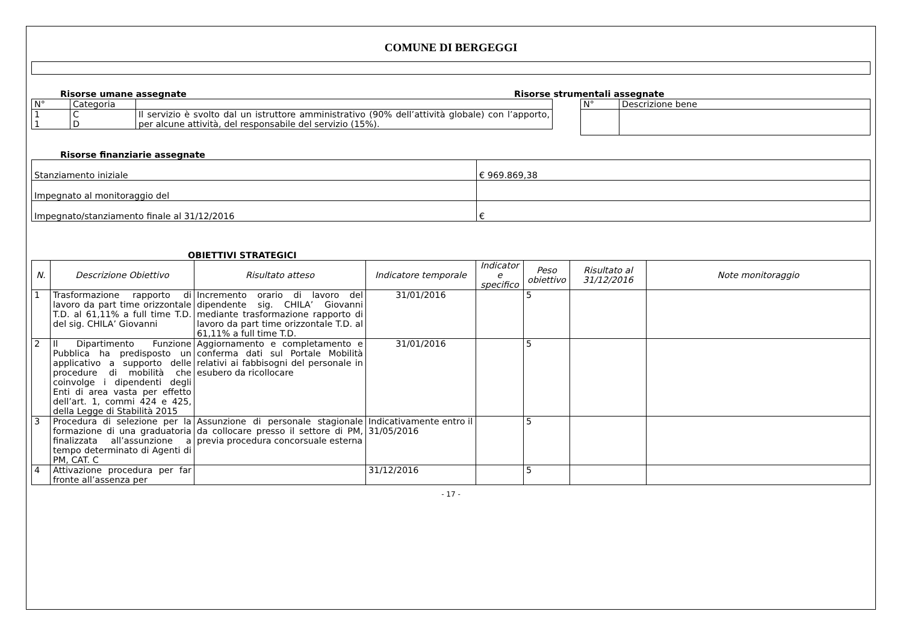COMUNE DI BERGEGGI
Risorse umane assegnate
| N° | Categoria | |
| 1 1 | C D | Il servizio è svolto dal un istruttore amministrativo (90% dell’attività globale) con l’apporto, per alcune attività, del responsabile del servizio (15%). |
Risorse strumentali assegnate
| N° | Descrizione bene |
Risorse finanziarie assegnate
| Stanziamento iniziale | € 969.869,38 |
| Impegnato al monitoraggio del | |
| Impegnato/stanziamento finale al 31/12/2016 | € |
OBIETTIVI STRATEGICI
| N. | Descrizione Obiettivo | Risultato atteso | Indicatore temporale | Indicator e specifico | Peso obiettivo | Risultato al 31/12/2016 | Note monitoraggio |
| --- | --- | --- | --- | --- | --- | --- | --- |
| 1 | Trasformazione rapporto di lavoro da part time orizzontale T.D. al 61,11% a full time T.D. del sig. CHILA’ Giovanni | Incremento orario di lavoro del dipendente sig. CHILA’ Giovanni mediante trasformazione rapporto di lavoro da part time orizzontale T.D. al 61,11% a full time T.D. | 31/01/2016 | | 5 | | |
| 2 | Il Dipartimento Funzione Pubblica ha predisposto un applicativo a supporto delle procedure di mobilità che coinvolge i dipendenti degli Enti di area vasta per effetto dell’art. 1, commi 424 e 425, della Legge di Stabilità 2015 | Aggiornamento e completamento e conferma dati sul Portale Mobilità relativi ai fabbisogni del personale in esubero da ricollocare | 31/01/2016 | | 5 | | |
| 3 | Procedura di selezione per la formazione di una graduatoria finalizzata all’assunzione a tempo determinato di Agenti di PM, CAT. C | Assunzione di personale stagionale da collocare presso il settore di PM, previa procedura concorsuale esterna | Indicativamente entro il 31/05/2016 | | 5 | | |
| 4 | Attivazione procedura per far fronte all’assenza per | | 31/12/2016 | | 5 | | |
- 17 -